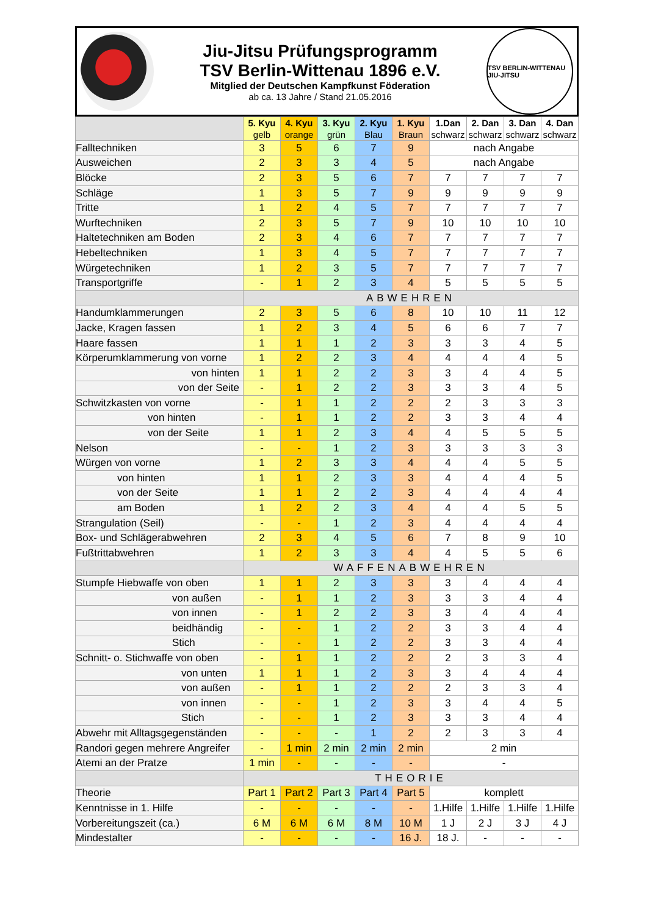Jiu-Jitsu Prüfungsprogramm
TSV Berlin-Wittenau 1896 e.V.
Mitglied der Deutschen Kampfkunst Föderation
ab ca. 13 Jahre / Stand 21.05.2016
TSV BERLIN-WITTENAU JIU-JITSU
| | 5. Kyu gelb | 4. Kyu orange | 3. Kyu grün | 2. Kyu Blau | 1. Kyu Braun | 1.Dan schwarz | 2. Dan schwarz | 3. Dan schwarz | 4. Dan schwarz |
| --- | --- | --- | --- | --- | --- | --- | --- | --- | --- |
| Falltechniken | 3 | 5 | 6 | 7 | 9 | nach Angabe | | | |
| Ausweichen | 2 | 3 | 3 | 4 | 5 | nach Angabe | | | |
| Blöcke | 2 | 3 | 5 | 6 | 7 | 7 | 7 | 7 | 7 |
| Schläge | 1 | 3 | 5 | 7 | 9 | 9 | 9 | 9 | 9 |
| Tritte | 1 | 2 | 4 | 5 | 7 | 7 | 7 | 7 | 7 |
| Wurftechniken | 2 | 3 | 5 | 7 | 9 | 10 | 10 | 10 | 10 |
| Haltetechniken am Boden | 2 | 3 | 4 | 6 | 7 | 7 | 7 | 7 | 7 |
| Hebeltechniken | 1 | 3 | 4 | 5 | 7 | 7 | 7 | 7 | 7 |
| Würgetechniken | 1 | 2 | 3 | 5 | 7 | 7 | 7 | 7 | 7 |
| Transportgriffe | - | 1 | 2 | 3 | 4 | 5 | 5 | 5 | 5 |
| | ABWEHREN | | | | | | | | |
| Handumklammerungen | 2 | 3 | 5 | 6 | 8 | 10 | 10 | 11 | 12 |
| Jacke, Kragen fassen | 1 | 2 | 3 | 4 | 5 | 6 | 6 | 7 | 7 |
| Haare fassen | 1 | 1 | 1 | 2 | 3 | 3 | 3 | 4 | 5 |
| Körperumklammerung von vorne | 1 | 2 | 2 | 3 | 4 | 4 | 4 | 4 | 5 |
| von hinten | 1 | 1 | 2 | 2 | 3 | 3 | 4 | 4 | 5 |
| von der Seite | - | 1 | 2 | 2 | 3 | 3 | 3 | 4 | 5 |
| Schwitzkasten von vorne | - | 1 | 1 | 2 | 2 | 2 | 3 | 3 | 3 |
| von hinten | - | 1 | 1 | 2 | 2 | 3 | 3 | 4 | 4 |
| von der Seite | 1 | 1 | 2 | 3 | 4 | 4 | 5 | 5 | 5 |
| Nelson | - | - | 1 | 2 | 3 | 3 | 3 | 3 | 3 |
| Würgen von vorne | 1 | 2 | 3 | 3 | 4 | 4 | 4 | 5 | 5 |
| von hinten | 1 | 1 | 2 | 3 | 3 | 4 | 4 | 4 | 5 |
| von der Seite | 1 | 1 | 2 | 2 | 3 | 4 | 4 | 4 | 4 |
| am Boden | 1 | 2 | 2 | 3 | 4 | 4 | 4 | 5 | 5 |
| Strangulation (Seil) | - | - | 1 | 2 | 3 | 4 | 4 | 4 | 4 |
| Box- und Schlägerabwehren | 2 | 3 | 4 | 5 | 6 | 7 | 8 | 9 | 10 |
| Fußtrittabwehren | 1 | 2 | 3 | 3 | 4 | 4 | 5 | 5 | 6 |
| | WAFFENABWEHREN | | | | | | | | |
| Stumpfe Hiebwaffe von oben | 1 | 1 | 2 | 3 | 3 | 3 | 4 | 4 | 4 |
| von außen | - | 1 | 1 | 2 | 3 | 3 | 3 | 4 | 4 |
| von innen | - | 1 | 2 | 2 | 3 | 3 | 4 | 4 | 4 |
| beidhändig | - | - | 1 | 2 | 2 | 3 | 3 | 4 | 4 |
| Stich | - | - | 1 | 2 | 2 | 3 | 3 | 4 | 4 |
| Schnitt- o. Stichwaffe von oben | - | 1 | 1 | 2 | 2 | 2 | 3 | 3 | 4 |
| von unten | 1 | 1 | 1 | 2 | 3 | 3 | 4 | 4 | 4 |
| von außen | - | 1 | 1 | 2 | 2 | 2 | 3 | 3 | 4 |
| von innen | - | - | 1 | 2 | 3 | 3 | 4 | 4 | 5 |
| Stich | - | - | 1 | 2 | 3 | 3 | 3 | 4 | 4 |
| Abwehr mit Alltagsgegenständen | - | - | - | 1 | 2 | 2 | 3 | 3 | 4 |
| Randori gegen mehrere Angreifer | - | 1 min | 2 min | 2 min | 2 min | 2 min | | | |
| Atemi an der Pratze | 1 min | - | - | - | - | - | | | |
| | THEORIE | | | | | | | | |
| Theorie | Part 1 | Part 2 | Part 3 | Part 4 | Part 5 | komplett | | | |
| Kenntnisse in 1. Hilfe | - | - | - | - | - | 1.Hilfe | 1.Hilfe | 1.Hilfe | 1.Hilfe |
| Vorbereitungszeit (ca.) | 6 M | 6 M | 6 M | 8 M | 10 M | 1 J | 2 J | 3 J | 4 J |
| Mindestalter | - | - | - | - | 16 J. | 18 J. | - | - | - |